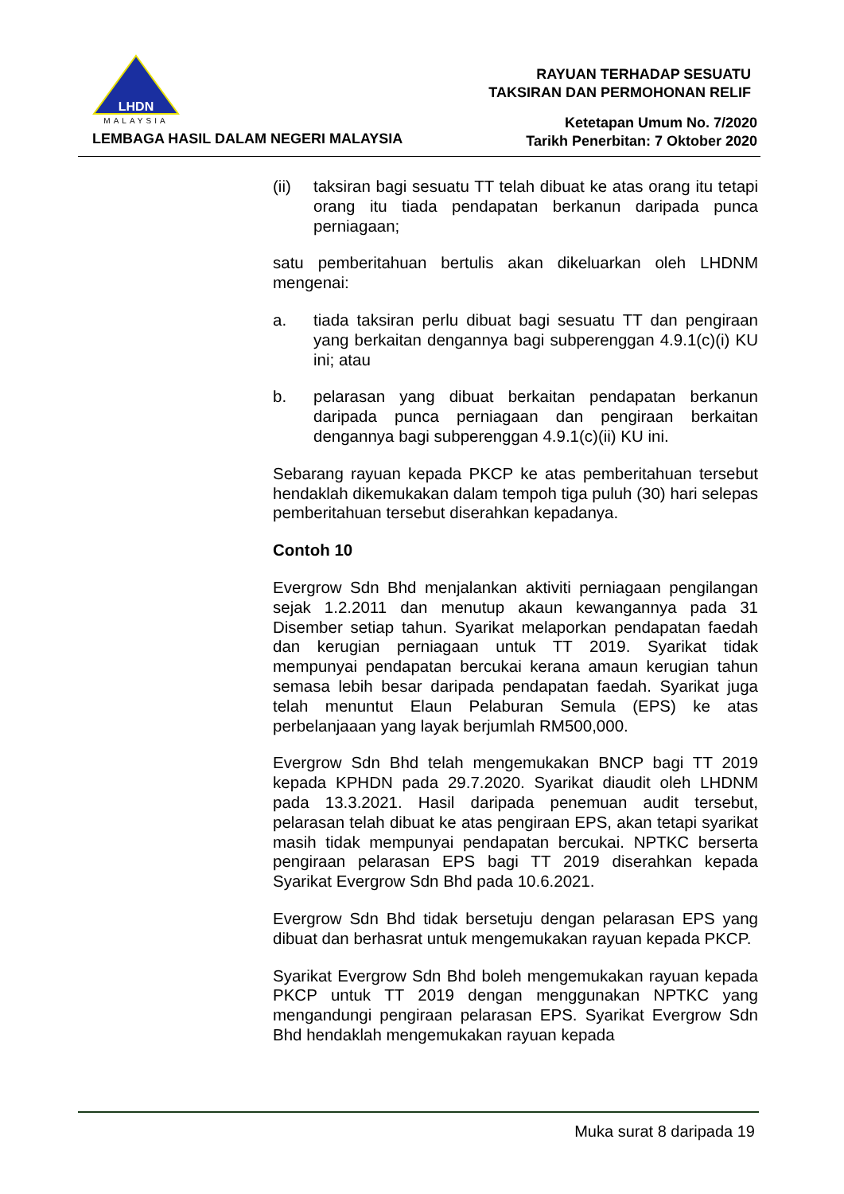LHDN
MALAYSIA
LEMBAGA HASIL DALAM NEGERI MALAYSIA
RAYUAN TERHADAP SESUATU
TAKSIRAN DAN PERMOHONAN RELIF
Ketetapan Umum No. 7/2020
Tarikh Penerbitan: 7 Oktober 2020
(ii) taksiran bagi sesuatu TT telah dibuat ke atas orang itu tetapi orang itu tiada pendapatan berkanun daripada punca perniagaan;
satu pemberitahuan bertulis akan dikeluarkan oleh LHDNM mengenai:
a. tiada taksiran perlu dibuat bagi sesuatu TT dan pengiraan yang berkaitan dengannya bagi subperenggan 4.9.1(c)(i) KU ini; atau
b. pelarasan yang dibuat berkaitan pendapatan berkanun daripada punca perniagaan dan pengiraan berkaitan dengannya bagi subperenggan 4.9.1(c)(ii) KU ini.
Sebarang rayuan kepada PKCP ke atas pemberitahuan tersebut hendaklah dikemukakan dalam tempoh tiga puluh (30) hari selepas pemberitahuan tersebut diserahkan kepadanya.
Contoh 10
Evergrow Sdn Bhd menjalankan aktiviti perniagaan pengilangan sejak 1.2.2011 dan menutup akaun kewangannya pada 31 Disember setiap tahun. Syarikat melaporkan pendapatan faedah dan kerugian perniagaan untuk TT 2019. Syarikat tidak mempunyai pendapatan bercukai kerana amaun kerugian tahun semasa lebih besar daripada pendapatan faedah. Syarikat juga telah menuntut Elaun Pelaburan Semula (EPS) ke atas perbelanjaaan yang layak berjumlah RM500,000.
Evergrow Sdn Bhd telah mengemukakan BNCP bagi TT 2019 kepada KPHDN pada 29.7.2020. Syarikat diaudit oleh LHDNM pada 13.3.2021. Hasil daripada penemuan audit tersebut, pelarasan telah dibuat ke atas pengiraan EPS, akan tetapi syarikat masih tidak mempunyai pendapatan bercukai. NPTKC berserta pengiraan pelarasan EPS bagi TT 2019 diserahkan kepada Syarikat Evergrow Sdn Bhd pada 10.6.2021.
Evergrow Sdn Bhd tidak bersetuju dengan pelarasan EPS yang dibuat dan berhasrat untuk mengemukakan rayuan kepada PKCP.
Syarikat Evergrow Sdn Bhd boleh mengemukakan rayuan kepada PKCP untuk TT 2019 dengan menggunakan NPTKC yang mengandungi pengiraan pelarasan EPS. Syarikat Evergrow Sdn Bhd hendaklah mengemukakan rayuan kepada
Muka surat 8 daripada 19